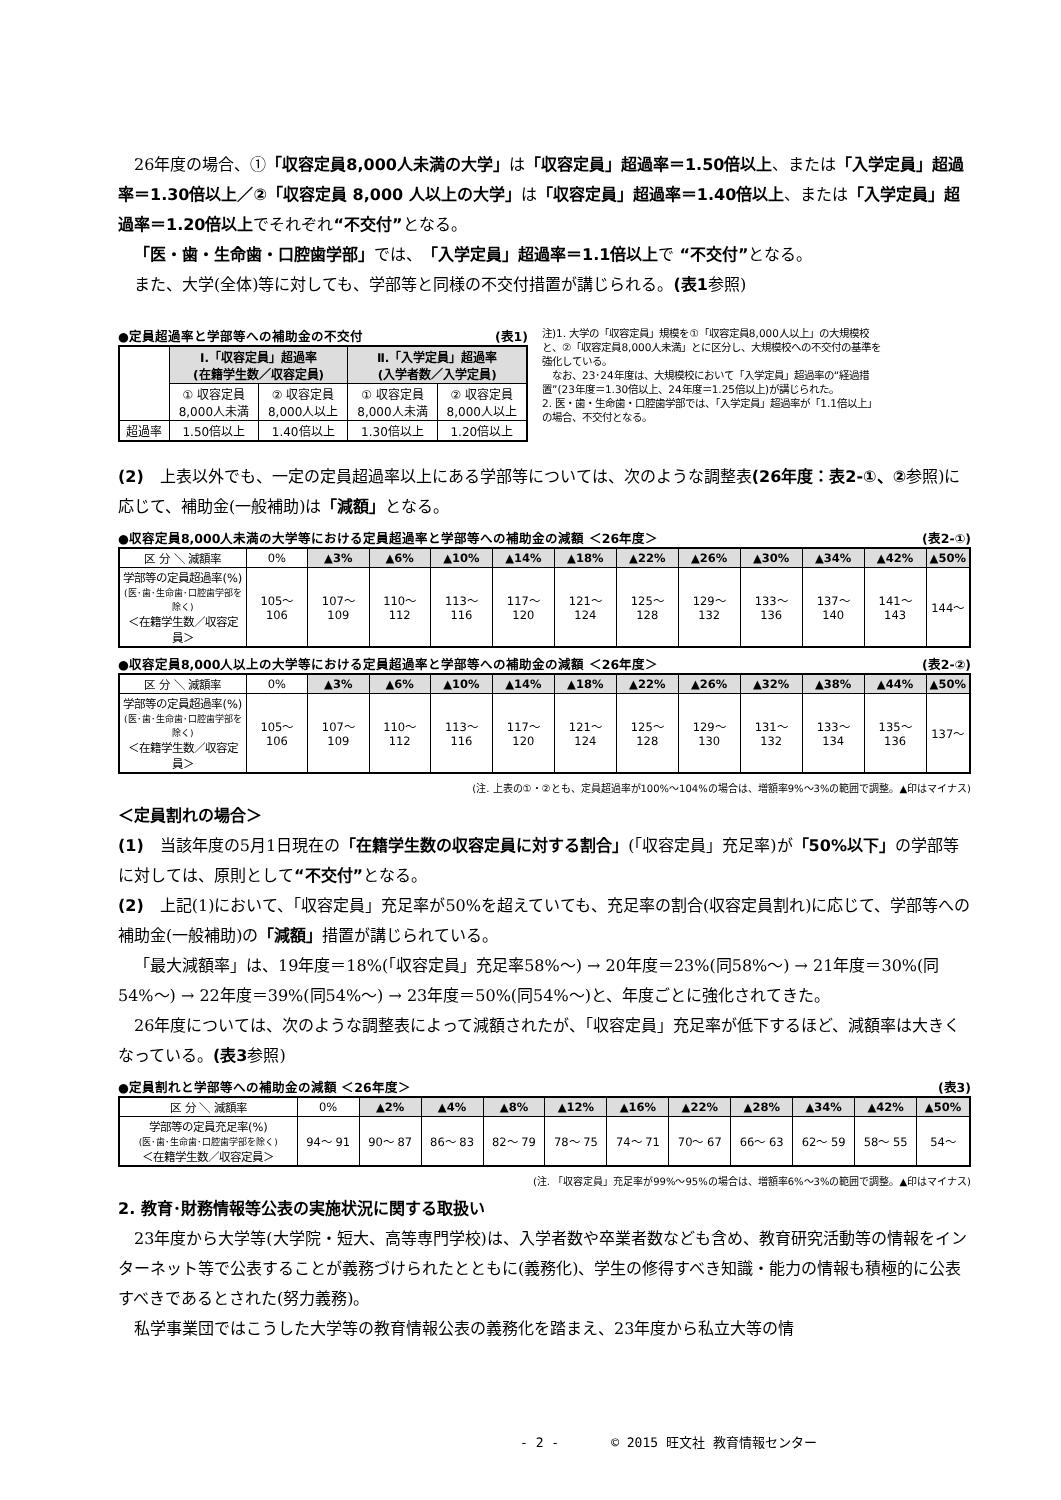26年度の場合、①「収容定員8,000人未満の大学」は「収容定員」超過率＝1.50倍以上、または「入学定員」超過率＝1.30倍以上／②「収容定員 8,000 人以上の大学」は「収容定員」超過率＝1.40倍以上、または「入学定員」超過率＝1.20倍以上でそれぞれ“不交付”となる。
「医・歯・生命歯・口腔歯学部」では、「入学定員」超過率＝1.1倍以上で “不交付”となる。
また、大学(全体)等に対しても、学部等と同様の不交付措置が講じられる。(表1参照)
●定員超過率と学部等への補助金の不交付 (表1)
| | Ⅰ.「収容定員」超過率 (在籍学生数／収容定員) | | Ⅱ.「入学定員」超過率 (入学者数／入学定員) | |
| | ① 収容定員 8,000人未満 | ② 収容定員 8,000人以上 | ① 収容定員 8,000人未満 | ② 収容定員 8,000人以上 |
| 超過率 | 1.50倍以上 | 1.40倍以上 | 1.30倍以上 | 1.20倍以上 |
注)1. 大学の「収容定員」規模を①「収容定員8,000人以上」の大規模校と、②「収容定員8,000人未満」とに区分し、大規模校への不交付の基準を強化している。
　なお、23･24年度は、大規模校において「入学定員」超過率の“経過措置”(23年度＝1.30倍以上、24年度＝1.25倍以上)が講じられた。
2. 医・歯・生命歯・口腔歯学部では、「入学定員」超過率が「1.1倍以上」の場合、不交付となる。
(2)　上表以外でも、一定の定員超過率以上にある学部等については、次のような調整表(26年度：表2-①、②参照)に応じて、補助金(一般補助)は「減額」となる。
●収容定員8,000人未満の大学等における定員超過率と学部等への補助金の減額 ＜26年度＞ (表2-①)
| 区 分 ＼ 減額率 | 0% | ▲3% | ▲6% | ▲10% | ▲14% | ▲18% | ▲22% | ▲26% | ▲30% | ▲34% | ▲42% | ▲50% |
| 学部等の定員超過率(%) (医･歯･生命歯･口腔歯学部を除く) ＜在籍学生数／収容定員＞ | 105〜 106 | 107〜 109 | 110〜 112 | 113〜 116 | 117〜 120 | 121〜 124 | 125〜 128 | 129〜 132 | 133〜 136 | 137〜 140 | 141〜 143 | 144〜 |
●収容定員8,000人以上の大学等における定員超過率と学部等への補助金の減額 ＜26年度＞ (表2-②)
| 区 分 ＼ 減額率 | 0% | ▲3% | ▲6% | ▲10% | ▲14% | ▲18% | ▲22% | ▲26% | ▲32% | ▲38% | ▲44% | ▲50% |
| 学部等の定員超過率(%) (医･歯･生命歯･口腔歯学部を除く) ＜在籍学生数／収容定員＞ | 105〜 106 | 107〜 109 | 110〜 112 | 113〜 116 | 117〜 120 | 121〜 124 | 125〜 128 | 129〜 130 | 131〜 132 | 133〜 134 | 135〜 136 | 137〜 |
(注. 上表の①・②とも、定員超過率が100%〜104%の場合は、増額率9%〜3%の範囲で調整。▲印はマイナス)
＜定員割れの場合＞
(1)　当該年度の5月1日現在の「在籍学生数の収容定員に対する割合」(「収容定員」充足率)が「50%以下」の学部等に対しては、原則として“不交付”となる。
(2)　上記(1)において、「収容定員」充足率が50%を超えていても、充足率の割合(収容定員割れ)に応じて、学部等への補助金(一般補助)の「減額」措置が講じられている。
「最大減額率」は、19年度＝18%(「収容定員」充足率58%〜) → 20年度＝23%(同58%〜) → 21年度＝30%(同54%〜) → 22年度＝39%(同54%〜) → 23年度＝50%(同54%〜)と、年度ごとに強化されてきた。
26年度については、次のような調整表によって減額されたが、「収容定員」充足率が低下するほど、減額率は大きくなっている。(表3参照)
●定員割れと学部等への補助金の減額 ＜26年度＞ (表3)
| 区 分 ＼ 減額率 | 0% | ▲2% | ▲4% | ▲8% | ▲12% | ▲16% | ▲22% | ▲28% | ▲34% | ▲42% | ▲50% |
| 学部等の定員充足率(%) (医･歯･生命歯･口腔歯学部を除く) ＜在籍学生数／収容定員＞ | 94〜 91 | 90〜 87 | 86〜 83 | 82〜 79 | 78〜 75 | 74〜 71 | 70〜 67 | 66〜 63 | 62〜 59 | 58〜 55 | 54〜 |
(注. 「収容定員」充足率が99%〜95%の場合は、増額率6%〜3%の範囲で調整。▲印はマイナス)
2. 教育･財務情報等公表の実施状況に関する取扱い
23年度から大学等(大学院・短大、高等専門学校)は、入学者数や卒業者数なども含め、教育研究活動等の情報をインターネット等で公表することが義務づけられたとともに(義務化)、学生の修得すべき知識・能力の情報も積極的に公表すべきであるとされた(努力義務)。
私学事業団ではこうした大学等の教育情報公表の義務化を踏まえ、23年度から私立大等の情
- 2 -　　　　© 2015 旺文社 教育情報センター